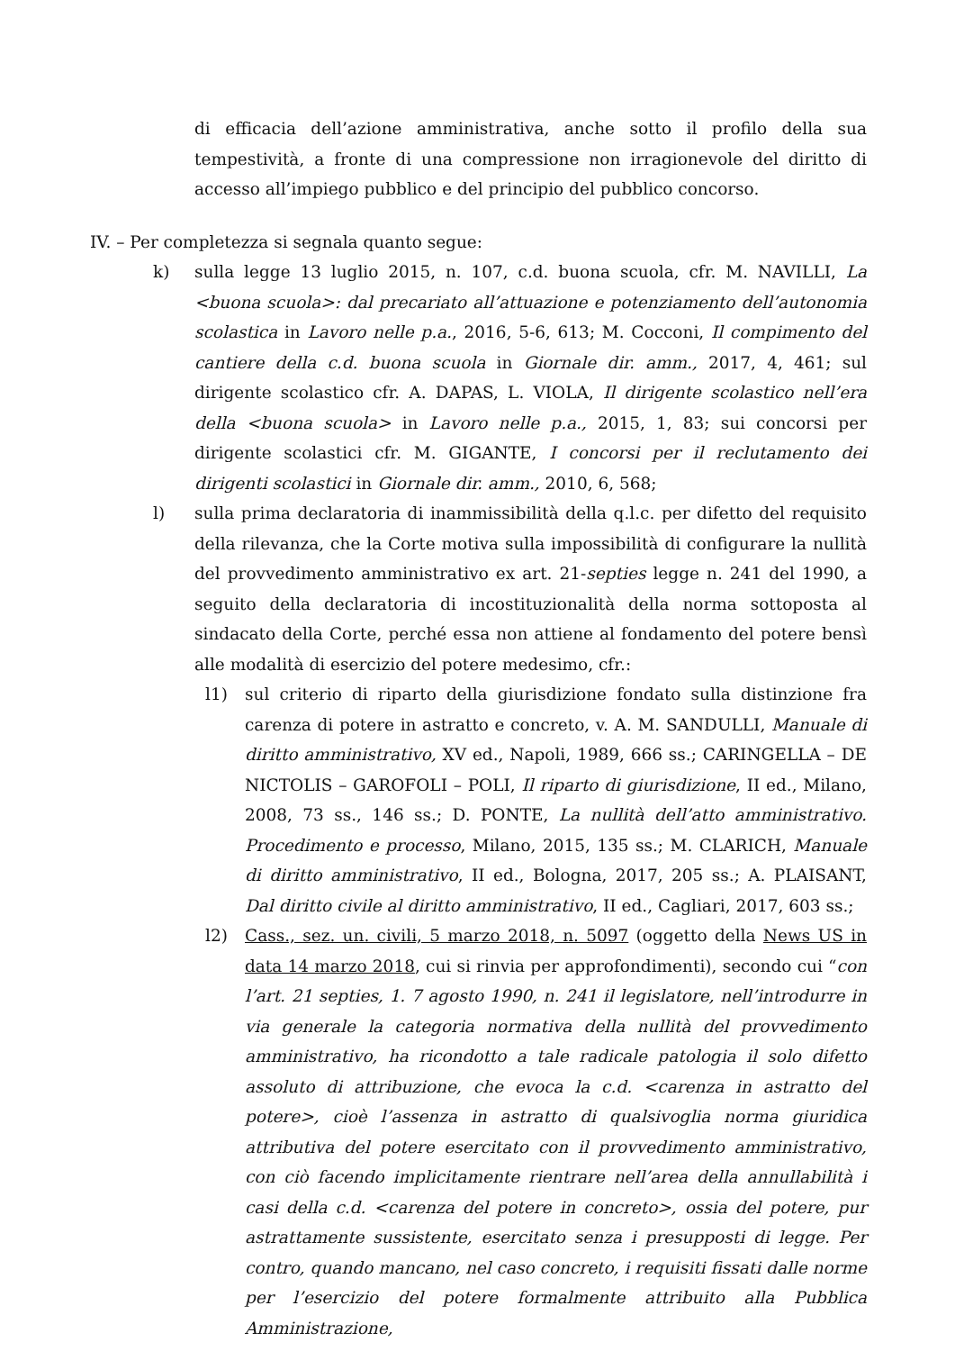di efficacia dell’azione amministrativa, anche sotto il profilo della sua tempestività, a fronte di una compressione non irragionevole del diritto di accesso all’impiego pubblico e del principio del pubblico concorso.
IV. – Per completezza si segnala quanto segue:
k) sulla legge 13 luglio 2015, n. 107, c.d. buona scuola, cfr. M. NAVILLI, La <buona scuola>: dal precariato all’attuazione e potenziamento dell’autonomia scolastica in Lavoro nelle p.a., 2016, 5-6, 613; M. Cocconi, Il compimento del cantiere della c.d. buona scuola in Giornale dir. amm., 2017, 4, 461; sul dirigente scolastico cfr. A. DAPAS, L. VIOLA, Il dirigente scolastico nell’era della <buona scuola> in Lavoro nelle p.a., 2015, 1, 83; sui concorsi per dirigente scolastici cfr. M. GIGANTE, I concorsi per il reclutamento dei dirigenti scolastici in Giornale dir. amm., 2010, 6, 568;
l) sulla prima declaratoria di inammissibilità della q.l.c. per difetto del requisito della rilevanza, che la Corte motiva sulla impossibilità di configurare la nullità del provvedimento amministrativo ex art. 21-septies legge n. 241 del 1990, a seguito della declaratoria di incostituzionalità della norma sottoposta al sindacato della Corte, perché essa non attiene al fondamento del potere bensì alle modalità di esercizio del potere medesimo, cfr.:
l1) sul criterio di riparto della giurisdizione fondato sulla distinzione fra carenza di potere in astratto e concreto, v. A. M. SANDULLI, Manuale di diritto amministrativo, XV ed., Napoli, 1989, 666 ss.; CARINGELLA – DE NICTOLIS – GAROFOLI – POLI, Il riparto di giurisdizione, II ed., Milano, 2008, 73 ss., 146 ss.; D. PONTE, La nullità dell’atto amministrativo. Procedimento e processo, Milano, 2015, 135 ss.; M. CLARICH, Manuale di diritto amministrativo, II ed., Bologna, 2017, 205 ss.; A. PLAISANT, Dal diritto civile al diritto amministrativo, II ed., Cagliari, 2017, 603 ss.;
l2) Cass., sez. un. civili, 5 marzo 2018, n. 5097 (oggetto della News US in data 14 marzo 2018, cui si rinvia per approfondimenti), secondo cui “con l’art. 21 septies, 1. 7 agosto 1990, n. 241 il legislatore, nell’introdurre in via generale la categoria normativa della nullità del provvedimento amministrativo, ha ricondotto a tale radicale patologia il solo difetto assoluto di attribuzione, che evoca la c.d. <carenza in astratto del potere>, cioè l’assenza in astratto di qualsivoglia norma giuridica attributiva del potere esercitato con il provvedimento amministrativo, con ciò facendo implicitamente rientrare nell’area della annullabilità i casi della c.d. <carenza del potere in concreto>, ossia del potere, pur astrattamente sussistente, esercitato senza i presupposti di legge. Per contro, quando mancano, nel caso concreto, i requisiti fissati dalle norme per l’esercizio del potere formalmente attribuito alla Pubblica Amministrazione,